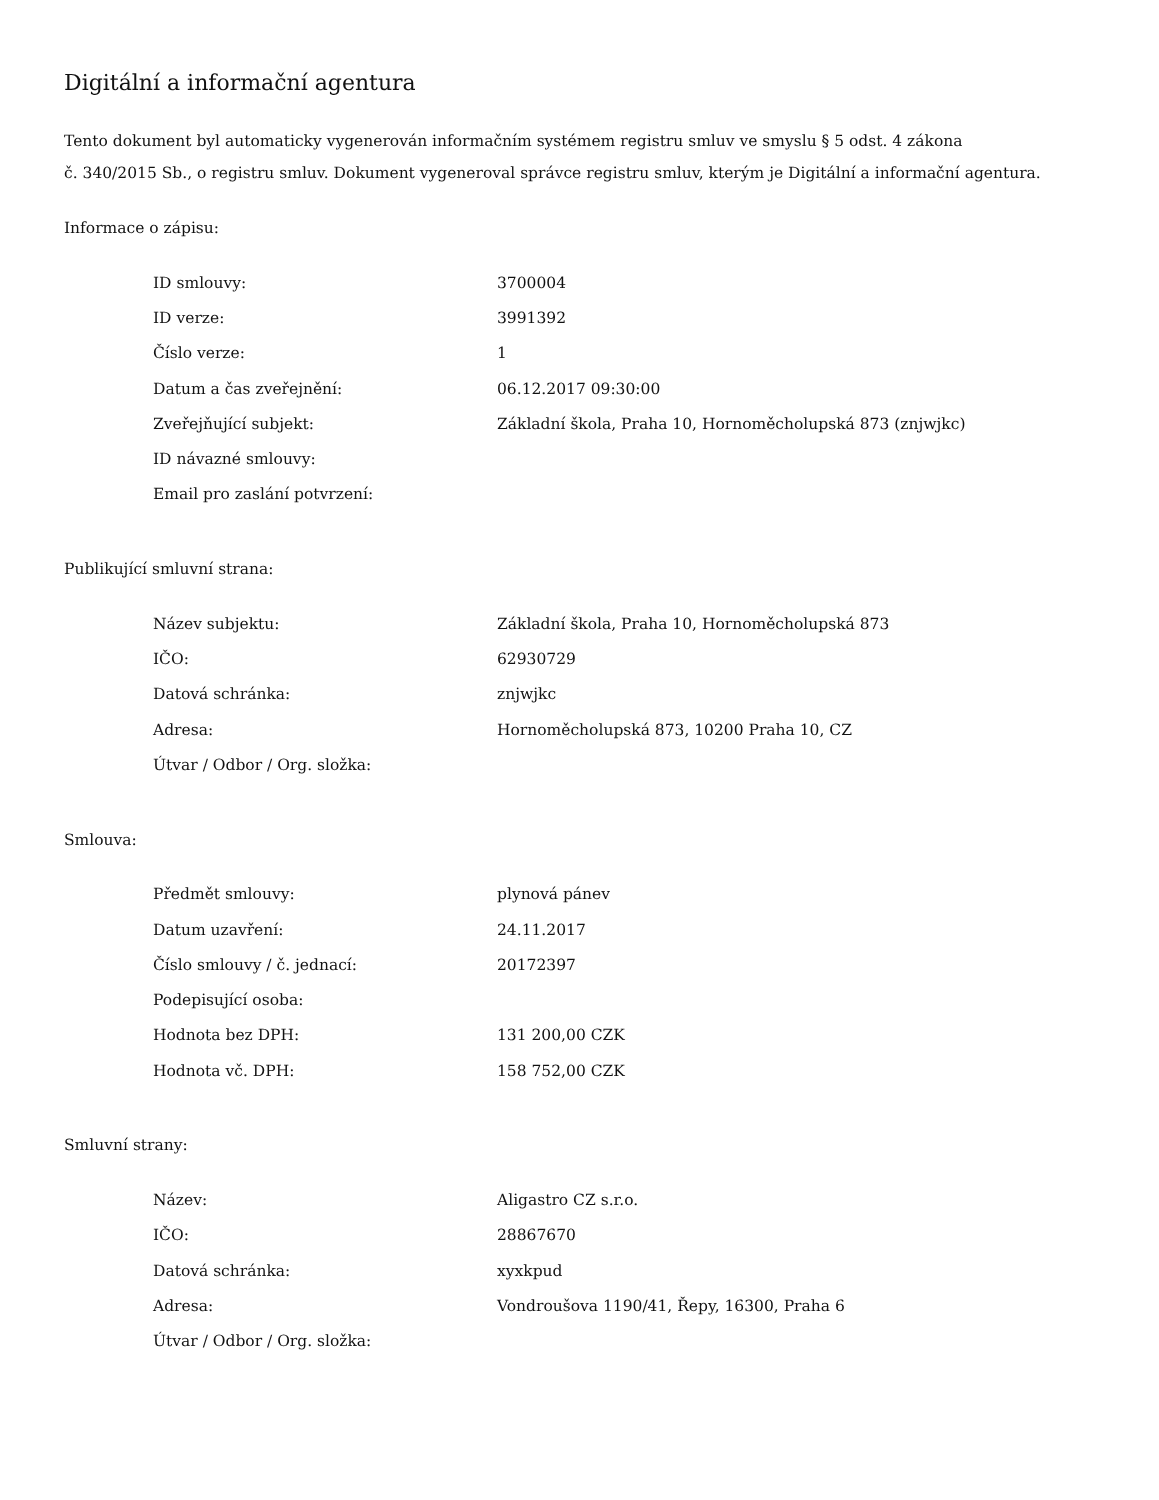Digitální a informační agentura
Tento dokument byl automaticky vygenerován informačním systémem registru smluv ve smyslu § 5 odst. 4 zákona
č. 340/2015 Sb., o registru smluv. Dokument vygeneroval správce registru smluv, kterým je Digitální a informační agentura.
Informace o zápisu:
| ID smlouvy: | 3700004 |
| ID verze: | 3991392 |
| Číslo verze: | 1 |
| Datum a čas zveřejnění: | 06.12.2017 09:30:00 |
| Zveřejňující subjekt: | Základní škola, Praha 10, Hornoměcholupská 873 (znjwjkc) |
| ID návazné smlouvy: | |
| Email pro zaslání potvrzení: | |
Publikující smluvní strana:
| Název subjektu: | Základní škola, Praha 10, Hornoměcholupská 873 |
| IČO: | 62930729 |
| Datová schránka: | znjwjkc |
| Adresa: | Hornoměcholupská 873, 10200 Praha 10, CZ |
| Útvar / Odbor / Org. složka: | |
Smlouva:
| Předmět smlouvy: | plynová pánev |
| Datum uzavření: | 24.11.2017 |
| Číslo smlouvy / č. jednací: | 20172397 |
| Podepisující osoba: | |
| Hodnota bez DPH: | 131 200,00 CZK |
| Hodnota vč. DPH: | 158 752,00 CZK |
Smluvní strany:
| Název: | Aligastro CZ s.r.o. |
| IČO: | 28867670 |
| Datová schránka: | xyxkpud |
| Adresa: | Vondroušova 1190/41, Řepy, 16300, Praha 6 |
| Útvar / Odbor / Org. složka: | |